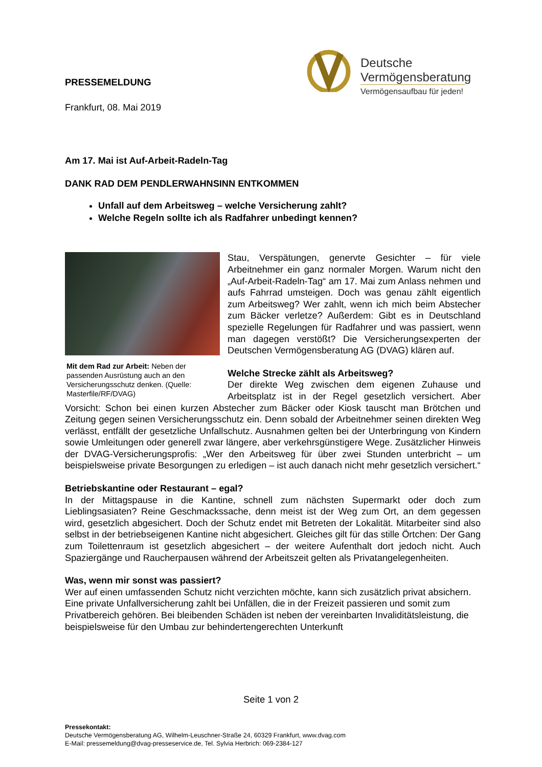Deutsche
Vermögensberatung
Vermögensaufbau für jeden!
PRESSEMELDUNG
Frankfurt, 08. Mai 2019
Am 17. Mai ist Auf-Arbeit-Radeln-Tag
DANK RAD DEM PENDLERWAHNSINN ENTKOMMEN
Unfall auf dem Arbeitsweg – welche Versicherung zahlt?
Welche Regeln sollte ich als Radfahrer unbedingt kennen?
Mit dem Rad zur Arbeit: Neben der passenden Ausrüstung auch an den Versicherungsschutz denken. (Quelle: Masterfile/RF/DVAG)
Stau, Verspätungen, genervte Gesichter – für viele Arbeitnehmer ein ganz normaler Morgen. Warum nicht den „Auf-Arbeit-Radeln-Tag“ am 17. Mai zum Anlass nehmen und aufs Fahrrad umsteigen. Doch was genau zählt eigentlich zum Arbeitsweg? Wer zahlt, wenn ich mich beim Abstecher zum Bäcker verletze? Außerdem: Gibt es in Deutschland spezielle Regelungen für Radfahrer und was passiert, wenn man dagegen verstößt? Die Versicherungsexperten der Deutschen Vermögensberatung AG (DVAG) klären auf.
Welche Strecke zählt als Arbeitsweg?
Der direkte Weg zwischen dem eigenen Zuhause und Arbeitsplatz ist in der Regel gesetzlich versichert. Aber Vorsicht: Schon bei einen kurzen Abstecher zum Bäcker oder Kiosk tauscht man Brötchen und Zeitung gegen seinen Versicherungsschutz ein. Denn sobald der Arbeitnehmer seinen direkten Weg verlässt, entfällt der gesetzliche Unfallschutz. Ausnahmen gelten bei der Unterbringung von Kindern sowie Umleitungen oder generell zwar längere, aber verkehrsgünstigere Wege. Zusätzlicher Hinweis der DVAG-Versicherungsprofis: „Wer den Arbeitsweg für über zwei Stunden unterbricht – um beispielsweise private Besorgungen zu erledigen – ist auch danach nicht mehr gesetzlich versichert.“
Betriebskantine oder Restaurant – egal?
In der Mittagspause in die Kantine, schnell zum nächsten Supermarkt oder doch zum Lieblingsasiaten? Reine Geschmackssache, denn meist ist der Weg zum Ort, an dem gegessen wird, gesetzlich abgesichert. Doch der Schutz endet mit Betreten der Lokalität. Mitarbeiter sind also selbst in der betriebseigenen Kantine nicht abgesichert. Gleiches gilt für das stille Örtchen: Der Gang zum Toilettenraum ist gesetzlich abgesichert – der weitere Aufenthalt dort jedoch nicht. Auch Spaziergänge und Raucherpausen während der Arbeitszeit gelten als Privatangelegenheiten.
Was, wenn mir sonst was passiert?
Wer auf einen umfassenden Schutz nicht verzichten möchte, kann sich zusätzlich privat absichern. Eine private Unfallversicherung zahlt bei Unfällen, die in der Freizeit passieren und somit zum Privatbereich gehören. Bei bleibenden Schäden ist neben der vereinbarten Invaliditätsleistung, die beispielsweise für den Umbau zur behindertengerechten Unterkunft
Seite 1 von 2
Pressekontakt:
Deutsche Vermögensberatung AG, Wilhelm-Leuschner-Straße 24, 60329 Frankfurt, www.dvag.com
E-Mail: pressemeldung@dvag-presseservice.de, Tel. Sylvia Herbrich: 069-2384-127